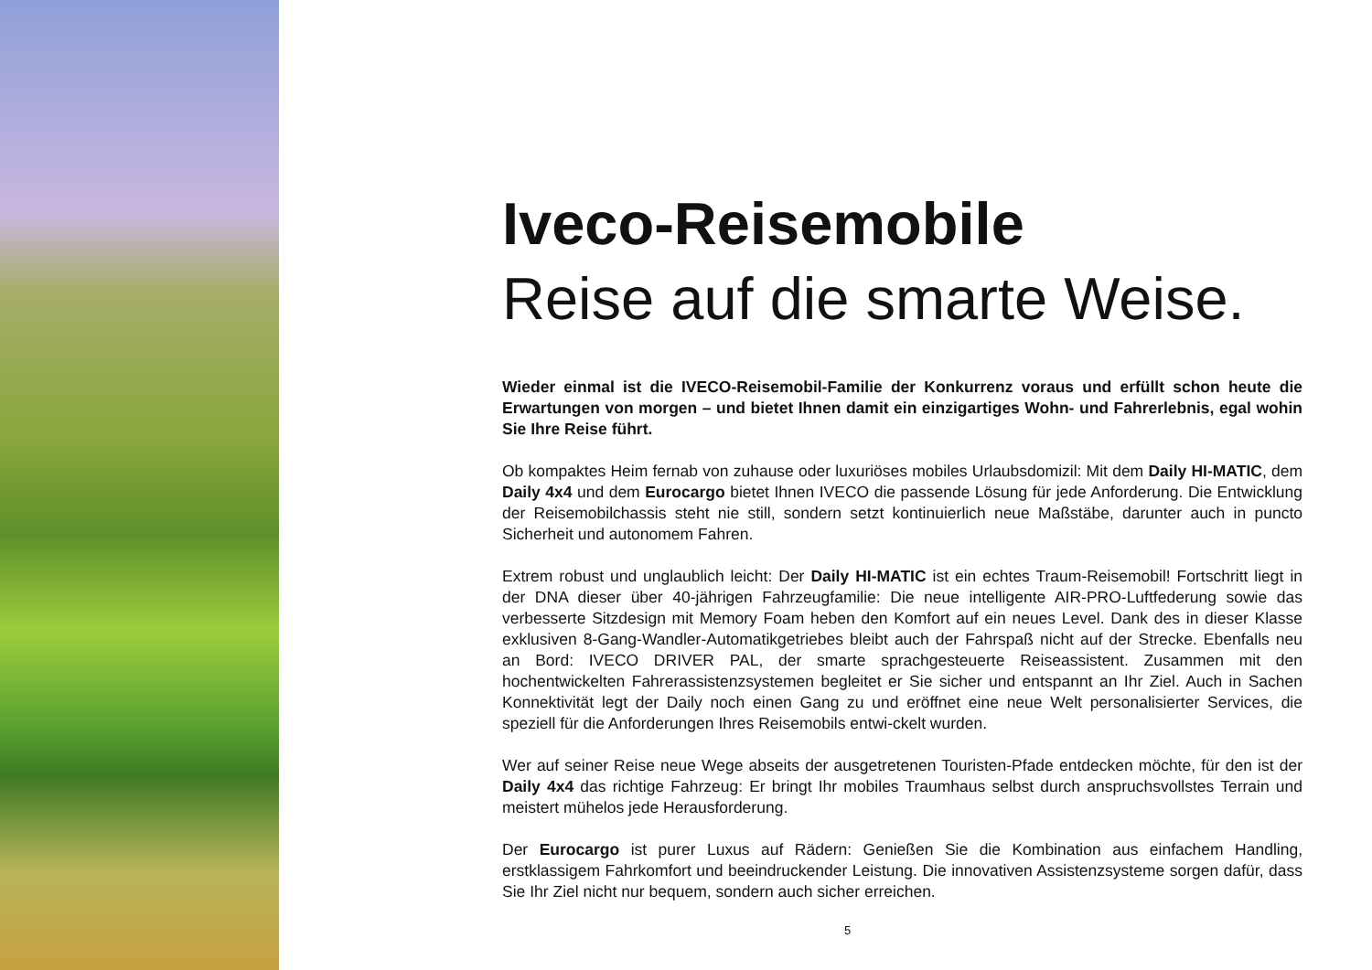Iveco-Reisemobile
Reise auf die smarte Weise.
Wieder einmal ist die IVECO-Reisemobil-Familie der Konkurrenz voraus und erfüllt schon heute die Erwartungen von morgen – und bietet Ihnen damit ein einzigartiges Wohn- und Fahrerlebnis, egal wohin Sie Ihre Reise führt.
Ob kompaktes Heim fernab von zuhause oder luxuriöses mobiles Urlaubsdomizil: Mit dem Daily HI-MATIC, dem Daily 4x4 und dem Eurocargo bietet Ihnen IVECO die passende Lösung für jede Anforderung. Die Entwicklung der Reisemobilchassis steht nie still, sondern setzt kontinuierlich neue Maßstäbe, darunter auch in puncto Sicherheit und autonomem Fahren.
Extrem robust und unglaublich leicht: Der Daily HI-MATIC ist ein echtes Traum-Reisemobil! Fortschritt liegt in der DNA dieser über 40-jährigen Fahrzeugfamilie: Die neue intelligente AIR-PRO-Luftfederung sowie das verbesserte Sitzdesign mit Memory Foam heben den Komfort auf ein neues Level. Dank des in dieser Klasse exklusiven 8-Gang-Wandler-Automatikgetriebes bleibt auch der Fahrspaß nicht auf der Strecke. Ebenfalls neu an Bord: IVECO DRIVER PAL, der smarte sprachgesteuerte Reiseassistent. Zusammen mit den hochentwickelten Fahrerassistenzsystemen begleitet er Sie sicher und entspannt an Ihr Ziel. Auch in Sachen Konnektivität legt der Daily noch einen Gang zu und eröffnet eine neue Welt personalisierter Services, die speziell für die Anforderungen Ihres Reisemobils entwi-ckelt wurden.
Wer auf seiner Reise neue Wege abseits der ausgetretenen Touristen-Pfade entdecken möchte, für den ist der Daily 4x4 das richtige Fahrzeug: Er bringt Ihr mobiles Traumhaus selbst durch anspruchsvollstes Terrain und meistert mühelos jede Herausforderung.
Der Eurocargo ist purer Luxus auf Rädern: Genießen Sie die Kombination aus einfachem Handling, erstklassigem Fahrkomfort und beeindruckender Leistung. Die innovativen Assistenzsysteme sorgen dafür, dass Sie Ihr Ziel nicht nur bequem, sondern auch sicher erreichen.
5